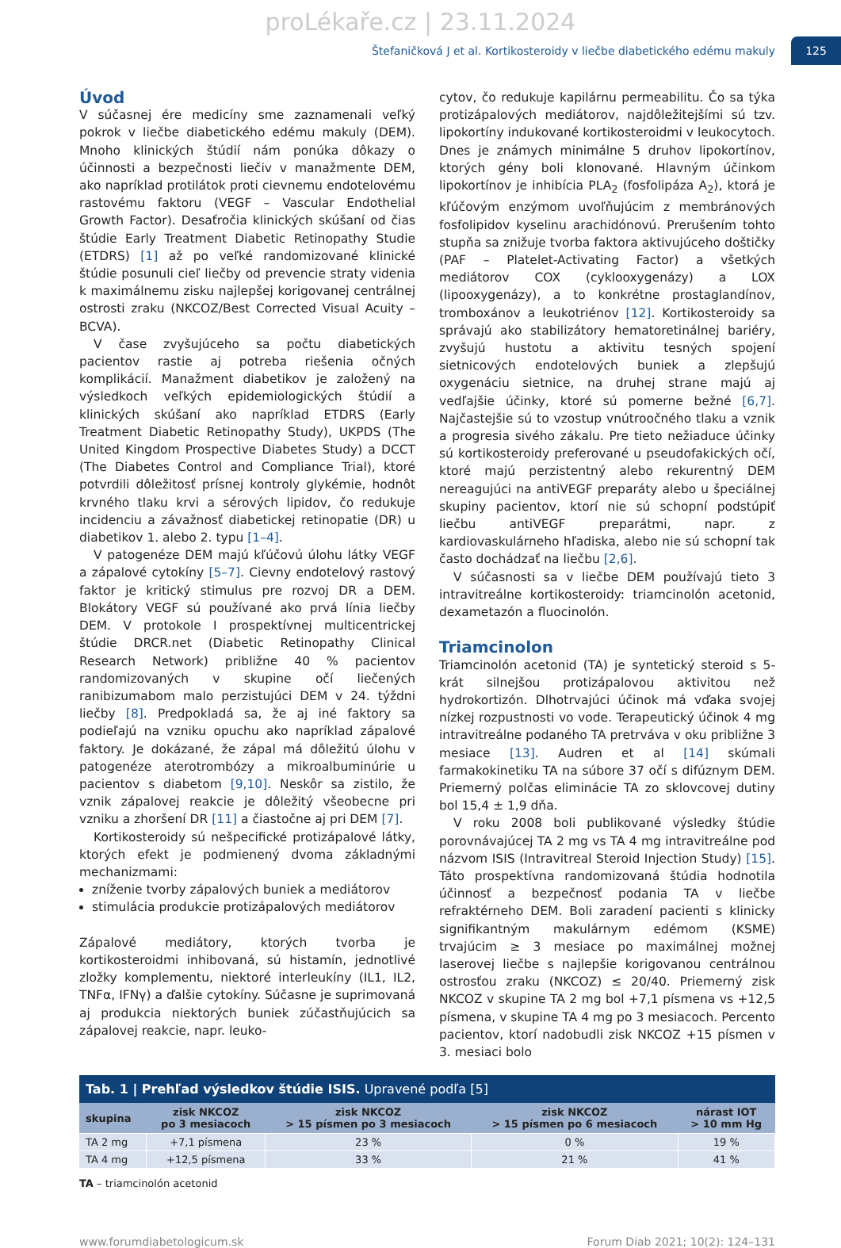proLékaře.cz | 23.11.2024
Štefaničková J et al. Kortikosteroidy v liečbe diabetického edému makuly 125
Úvod
V súčasnej ére medicíny sme zaznamenali veľký pokrok v liečbe diabetického edému makuly (DEM). Mnoho klinických štúdií nám ponúka dôkazy o účinnosti a bezpečnosti liečiv v manažmente DEM, ako napríklad protilátok proti cievnemu endotelovému rastovému faktoru (VEGF – Vascular Endothelial Growth Factor). Desaťročia klinických skúšaní od čias štúdie Early Treatment Diabetic Retinopathy Studie (ETDRS) [1] až po veľké randomizované klinické štúdie posunuli cieľ liečby od prevencie straty videnia k maximálnemu zisku najlepšej korigovanej centrálnej ostrosti zraku (NKCOZ/Best Corrected Visual Acuity – BCVA).
V čase zvyšujúceho sa počtu diabetických pacientov rastie aj potreba riešenia očných komplikácií. Manažment diabetikov je založený na výsledkoch veľkých epidemiologických štúdií a klinických skúšaní ako napríklad ETDRS (Early Treatment Diabetic Retinopathy Study), UKPDS (The United Kingdom Prospective Diabetes Study) a DCCT (The Diabetes Control and Compliance Trial), ktoré potvrdili dôležitosť prísnej kontroly glykémie, hodnôt krvného tlaku krvi a sérových lipidov, čo redukuje incidenciu a závažnosť diabetickej retinopatie (DR) u diabetikov 1. alebo 2. typu [1–4].
V patogenéze DEM majú kľúčovú úlohu látky VEGF a zápalové cytokíny [5–7]. Cievny endotelový rastový faktor je kritický stimulus pre rozvoj DR a DEM. Blokátory VEGF sú používané ako prvá línia liečby DEM. V protokole I prospektívnej multicentrickej štúdie DRCR.net (Diabetic Retinopathy Clinical Research Network) približne 40 % pacientov randomizovaných v skupine očí liečených ranibizumabom malo perzistujúci DEM v 24. týždni liečby [8]. Predpokladá sa, že aj iné faktory sa podieľajú na vzniku opuchu ako napríklad zápalové faktory. Je dokázané, že zápal má dôležitú úlohu v patogenéze aterotrombózy a mikroalbuminúrie u pacientov s diabetom [9,10]. Neskôr sa zistilo, že vznik zápalovej reakcie je dôležitý všeobecne pri vzniku a zhoršení DR [11] a čiastočne aj pri DEM [7].
Kortikosteroidy sú nešpecifické protizápalové látky, ktorých efekt je podmienený dvoma základnými mechanizmami:
zníženie tvorby zápalových buniek a mediátorov
stimulácia produkcie protizápalových mediátorov
Zápalové mediátory, ktorých tvorba je kortikosteroidmi inhibovaná, sú histamín, jednotlivé zložky komplementu, niektoré interleukíny (IL1, IL2, TNFα, IFNγ) a ďalšie cytokíny. Súčasne je suprimovaná aj produkcia niektorých buniek zúčastňujúcich sa zápalovej reakcie, napr. leuko-
cytov, čo redukuje kapilárnu permeabilitu. Čo sa týka protizápalových mediátorov, najdôležitejšími sú tzv. lipokortíny indukované kortikosteroidmi v leukocytoch. Dnes je známych minimálne 5 druhov lipokortínov, ktorých gény boli klonované. Hlavným účinkom lipokortínov je inhibícia PLA<sub>2</sub> (fosfolipáza A<sub>2</sub>), ktorá je kľúčovým enzýmom uvoľňujúcim z membránových fosfolipidov kyselinu arachidónovú. Prerušením tohto stupňa sa znižuje tvorba faktora aktivujúceho doštičky (PAF – Platelet-Activating Factor) a všetkých mediátorov COX (cyklooxygenázy) a LOX (lipooxygenázy), a to konkrétne prostaglandínov, tromboxánov a leukotriénov [12]. Kortikosteroidy sa správajú ako stabilizátory hematoretinálnej bariéry, zvyšujú hustotu a aktivitu tesných spojení sietnicových endotelových buniek a zlepšujú oxygenáciu sietnice, na druhej strane majú aj vedľajšie účinky, ktoré sú pomerne bežné [6,7]. Najčastejšie sú to vzostup vnútroočného tlaku a vznik a progresia sivého zákalu. Pre tieto nežiaduce účinky sú kortikosteroidy preferované u pseudofakických očí, ktoré majú perzistentný alebo rekurentný DEM nereagujúci na antiVEGF preparáty alebo u špeciálnej skupiny pacientov, ktorí nie sú schopní podstúpiť liečbu antiVEGF preparátmi, napr. z kardiovaskulárneho hľadiska, alebo nie sú schopní tak často dochádzať na liečbu [2,6].
V súčasnosti sa v liečbe DEM používajú tieto 3 intravitreálne kortikosteroidy: triamcinolón acetonid, dexametazón a fluocinolón.
Triamcinolon
Triamcinolón acetonid (TA) je syntetický steroid s 5-krát silnejšou protizápalovou aktivitou než hydrokortizón. Dlhotrvajúci účinok má vďaka svojej nízkej rozpustnosti vo vode. Terapeutický účinok 4 mg intravitreálne podaného TA pretrváva v oku približne 3 mesiace [13]. Audren et al [14] skúmali farmakokinetiku TA na súbore 37 očí s difúznym DEM. Priemerný polčas eliminácie TA zo sklovcovej dutiny bol 15,4 ± 1,9 dňa.
V roku 2008 boli publikované výsledky štúdie porovnávajúcej TA 2 mg vs TA 4 mg intravitreálne pod názvom ISIS (Intravitreal Steroid Injection Study) [15]. Táto prospektívna randomizovaná štúdia hodnotila účinnosť a bezpečnosť podania TA v liečbe refraktérneho DEM. Boli zaradení pacienti s klinicky signifikantným makulárnym edémom (KSME) trvajúcim ≥ 3 mesiace po maximálnej možnej laserovej liečbe s najlepšie korigovanou centrálnou ostrosťou zraku (NKCOZ) ≤ 20/40. Priemerný zisk NKCOZ v skupine TA 2 mg bol +7,1 písmena vs +12,5 písmena, v skupine TA 4 mg po 3 mesiacoch. Percento pacientov, ktorí nadobudli zisk NKCOZ +15 písmen v 3. mesiaci bolo
Tab. 1 | Prehľad výsledkov štúdie ISIS. Upravené podľa [5]
| skupina | zisk NKCOZ po 3 mesiacoch | zisk NKCOZ > 15 písmen po 3 mesiacoch | zisk NKCOZ > 15 písmen po 6 mesiacoch | nárast IOT > 10 mm Hg |
| --- | --- | --- | --- | --- |
| TA 2 mg | +7,1 písmena | 23 % | 0 % | 19 % |
| TA 4 mg | +12,5 písmena | 33 % | 21 % | 41 % |
TA – triamcinolón acetonid
www.forumdiabetologicum.sk Forum Diab 2021; 10(2): 124–131